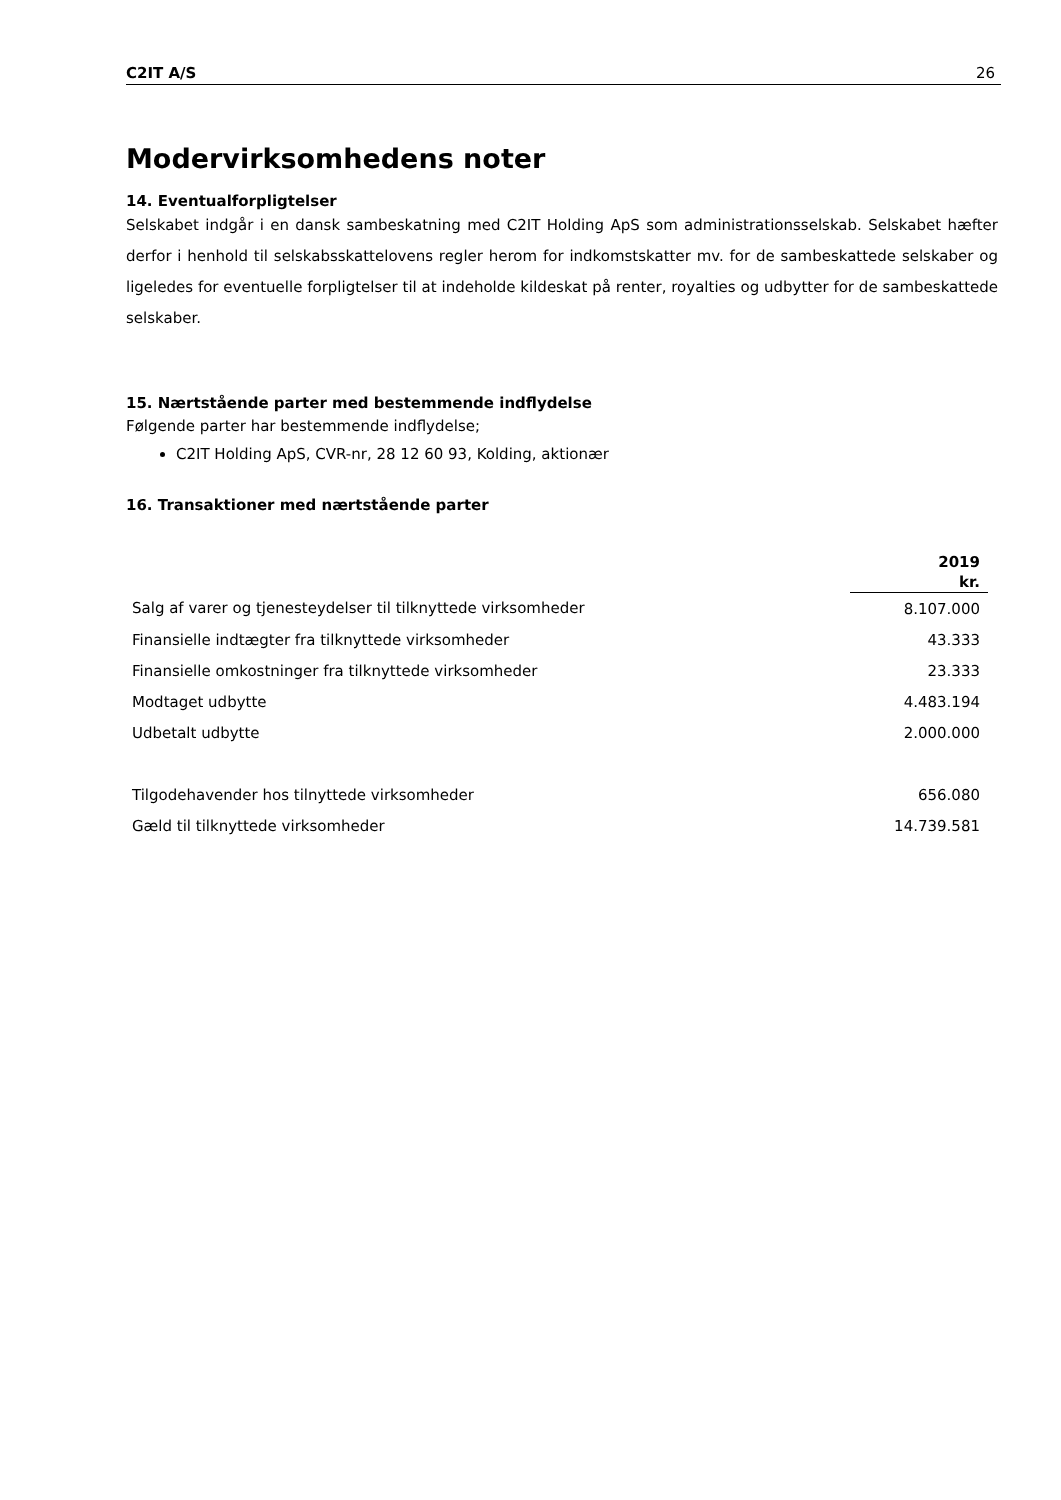C2IT A/S 26
Modervirksomhedens noter
14. Eventualforpligtelser
Selskabet indgår i en dansk sambeskatning med C2IT Holding ApS som administrationsselskab. Selskabet hæfter derfor i henhold til selskabsskattelovens regler herom for indkomstskatter mv. for de sambeskattede selskaber og ligeledes for eventuelle forpligtelser til at indeholde kildeskat på renter, royalties og udbytter for de sambeskattede selskaber.
15. Nærtstående parter med bestemmende indflydelse
Følgende parter har bestemmende indflydelse;
C2IT Holding ApS, CVR-nr, 28 12 60 93, Kolding, aktionær
16. Transaktioner med nærtstående parter
| | 2019 |
| --- | --- |
| | kr. |
| Salg af varer og tjenesteydelser til tilknyttede virksomheder | 8.107.000 |
| Finansielle indtægter fra tilknyttede virksomheder | 43.333 |
| Finansielle omkostninger fra tilknyttede virksomheder | 23.333 |
| Modtaget udbytte | 4.483.194 |
| Udbetalt udbytte | 2.000.000 |
| Tilgodehavender hos tilnyttede virksomheder | 656.080 |
| Gæld til tilknyttede virksomheder | 14.739.581 |